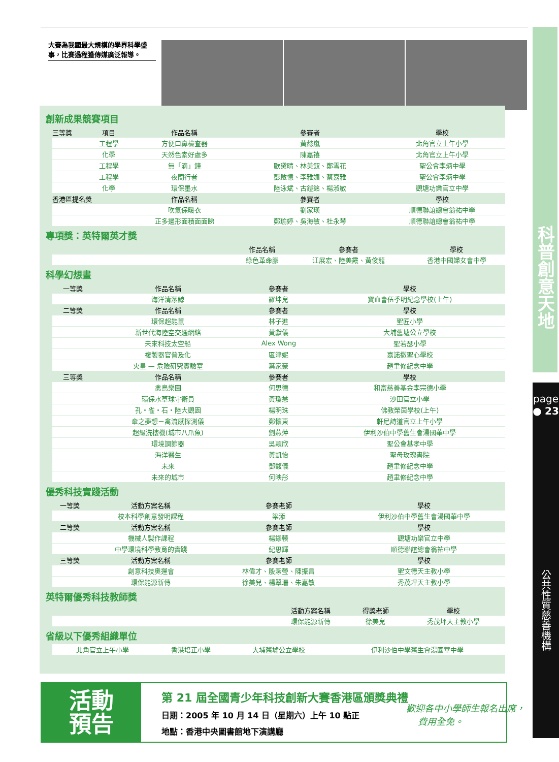大賽為我國最大規模的學界科學盛事，比賽過程獲傳媒廣泛報導。
創新成果競賽項目
| 三等獎 | 項目 | 作品名稱 | 參賽者 | 學校 |
| --- | --- | --- | --- | --- |
| | 工程學 | 方便口鼻檢查器 | 黃懿嵐 | 北角官立上午小學 |
| | 化學 | 天然色素好處多 | 陳嘉禧 | 北角官立上午小學 |
| | 工程學 | 無「滴」鐘 | 歐黛晴、林美釵、鄭雪花 | 聖公會李炳中學 |
| | 工程學 | 夜間行者 | 彭啟憶、李雅媚、蔡嘉雅 | 聖公會李炳中學 |
| | 化學 | 環保墨水 | 陸泳斌、古鎧銘、楊淑敏 | 觀塘功樂官立中學 |
| 香港區提名獎 | | 作品名稱 | 參賽者 | 學校 |
| | | 吹氣保暖衣 | 劉家瑛 | 順德聯誼總會翁祐中學 |
| | | 正多邊形面積面面睇 | 鄭瑜婷、吳海敏、杜永琴 | 順德聯誼總會翁祐中學 |
專項獎：英特爾英才獎
| | 作品名稱 | 參賽者 | 學校 |
| --- | --- | --- | --- |
| | 綠色革命膠 | 江展宏、陸美霞、黃俊龍 | 香港中國婦女會中學 |
科學幻想畫
| | 一等獎 | 作品名稱 | 參賽者 | 學校 |
| --- | --- | --- | --- | --- |
| | | 海洋清潔鯨 | 羅坤兒 | 寶血會伍季明紀念學校(上午) |
| | 二等獎 | 作品名稱 | 參賽者 | 學校 |
| | | 環保超能鼠 | 林子進 | 聖匠小學 |
| | | 新世代海陸空交通網絡 | 黃獻儀 | 大埔舊墟公立學校 |
| | | 未來科技太空船 | Alex Wong | 聖若瑟小學 |
| | | 複製器官普及化 | 區津妮 | 嘉諾撒聖心學校 |
| | | 火星 — 危險研究實驗室 | 葉家豪 | 趙聿修紀念中學 |
| | 三等獎 | 作品名稱 | 參賽者 | 學校 |
| | | 禽鳥樂園 | 何思德 | 和富慈善基金李宗德小學 |
| | | 環保水草球守衛員 | 黃瓊慧 | 沙田官立小學 |
| | | 孔・雀・石・陸大觀園 | 楊明珠 | 佛教榮茵學校(上午) |
| | | 傘之夢想－禽流感探測儀 | 鄭懷東 | 軒尼詩道官立上午小學 |
| | | 超級洗樓機(城市八爪魚) | 劉燕萍 | 伊利沙伯中學舊生會湯國華中學 |
| | | 環境調節器 | 吳穎欣 | 聖公會基孝中學 |
| | | 海洋醫生 | 黃凱怡 | 聖母玫瑰書院 |
| | | 未來 | 鄧馥儀 | 趙聿修紀念中學 |
| | | 未來的城市 | 何映彤 | 趙聿修紀念中學 |
優秀科技實踐活動
| | 一等獎 | 活動方案名稱 | 參賽老師 | 學校 |
| --- | --- | --- | --- | --- |
| | | 校本科學創意發明課程 | 梁添 | 伊利沙伯中學舊生會湯國華中學 |
| | 二等獎 | 活動方案名稱 | 參賽老師 | 學校 |
| | | 機械人製作課程 | 楊鏐輳 | 觀塘功樂官立中學 |
| | | 中學環境科學教育的實踐 | 紀思輝 | 順德聯誼總會翁祐中學 |
| | 三等獎 | 活動方案名稱 | 參賽老師 | 學校 |
| | | 創意科技奧運會 | 林偉才、殷潔瑩、陳振昌 | 聖文德天主教小學 |
| | | 環保能源新傳 | 徐美兒、楊翠珊、朱嘉敏 | 秀茂坪天主教小學 |
英特爾優秀科技教師獎
| | 活動方案名稱 | 得獎老師 | 學校 |
| --- | --- | --- | --- |
| | 環保能源新傳 | 徐美兒 | 秀茂坪天主教小學 |
省級以下優秀組織單位
| 北角官立上午小學 | 香港培正小學 | 大埔舊墟公立學校 | 伊利沙伯中學舊生會湯國華中學 |
科普創意天地
page ● 23
公共性質慈善機構
活動
預告
第 21 屆全國青少年科技創新大賽香港區頒獎典禮
日期：2005 年 10 月 14 日（星期六）上午 10 點正
地點：香港中央圖書館地下演講廳
歡迎各中小學師生報名出席，
費用全免。